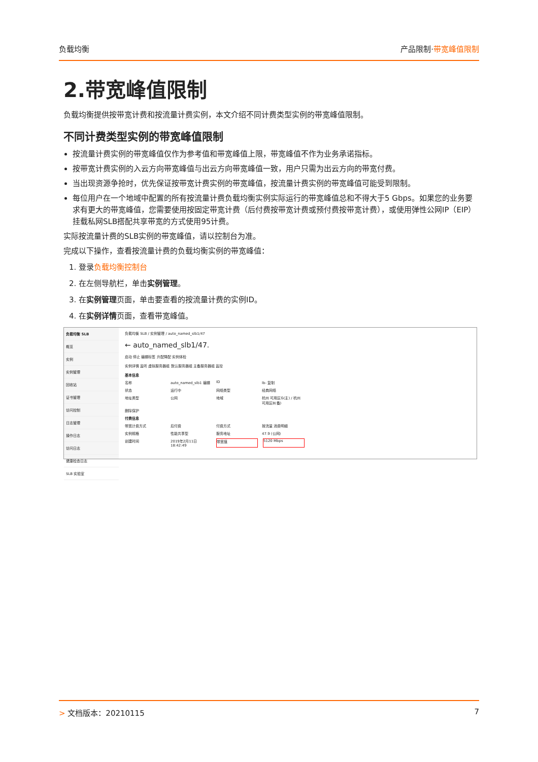负载均衡 产品限制·带宽峰值限制
2.带宽峰值限制
负载均衡提供按带宽计费和按流量计费实例，本文介绍不同计费类型实例的带宽峰值限制。
不同计费类型实例的带宽峰值限制
按流量计费实例的带宽峰值仅作为参考值和带宽峰值上限，带宽峰值不作为业务承诺指标。
按带宽计费实例的入云方向带宽峰值与出云方向带宽峰值一致，用户只需为出云方向的带宽付费。
当出现资源争抢时，优先保证按带宽计费实例的带宽峰值，按流量计费实例的带宽峰值可能受到限制。
每位用户在一个地域中配置的所有按流量计费负载均衡实例实际运行的带宽峰值总和不得大于5 Gbps。如果您的业务要求有更大的带宽峰值，您需要使用按固定带宽计费（后付费按带宽计费或预付费按带宽计费），或使用弹性公网IP（EIP）挂载私网SLB搭配共享带宽的方式使用95计费。
实际按流量计费的SLB实例的带宽峰值，请以控制台为准。
完成以下操作，查看按流量计费的负载均衡实例的带宽峰值：
1. 登录负载均衡控制台
2. 在左侧导航栏，单击实例管理。
3. 在实例管理页面，单击要查看的按流量计费的实例ID。
4. 在实例详情页面，查看带宽峰值。
负载均衡 SLB
概览
实例
实例管理
回收站
证书管理
访问控制
日志管理
操作日志
访问日志
健康检查日志
SLB 实验室
负载均衡 SLB / 实例管理 / auto_named_slb1/47
← auto_named_slb1/47.
启动 停止 编辑标签 升配降配 实例体检
实例详情 监听 虚拟服务器组 默认服务器组 主备服务器组 监控
基本信息
名称 auto_named_slb1 编辑 ID lb- 复制
状态 运行中 网络类型 经典网络
地址类型 公网 地域 杭州 可用区G(主) / 杭州 可用区B(备)
删除保护
付费信息
带宽计费方式 后付费 付费方式 按流量 消费明细
实例规格 性能共享型 服务地址 47.9 (公网)
创建时间 2019年2月11日 18:42:49 带宽值 5120 Mbps
> 文档版本：20210115 7